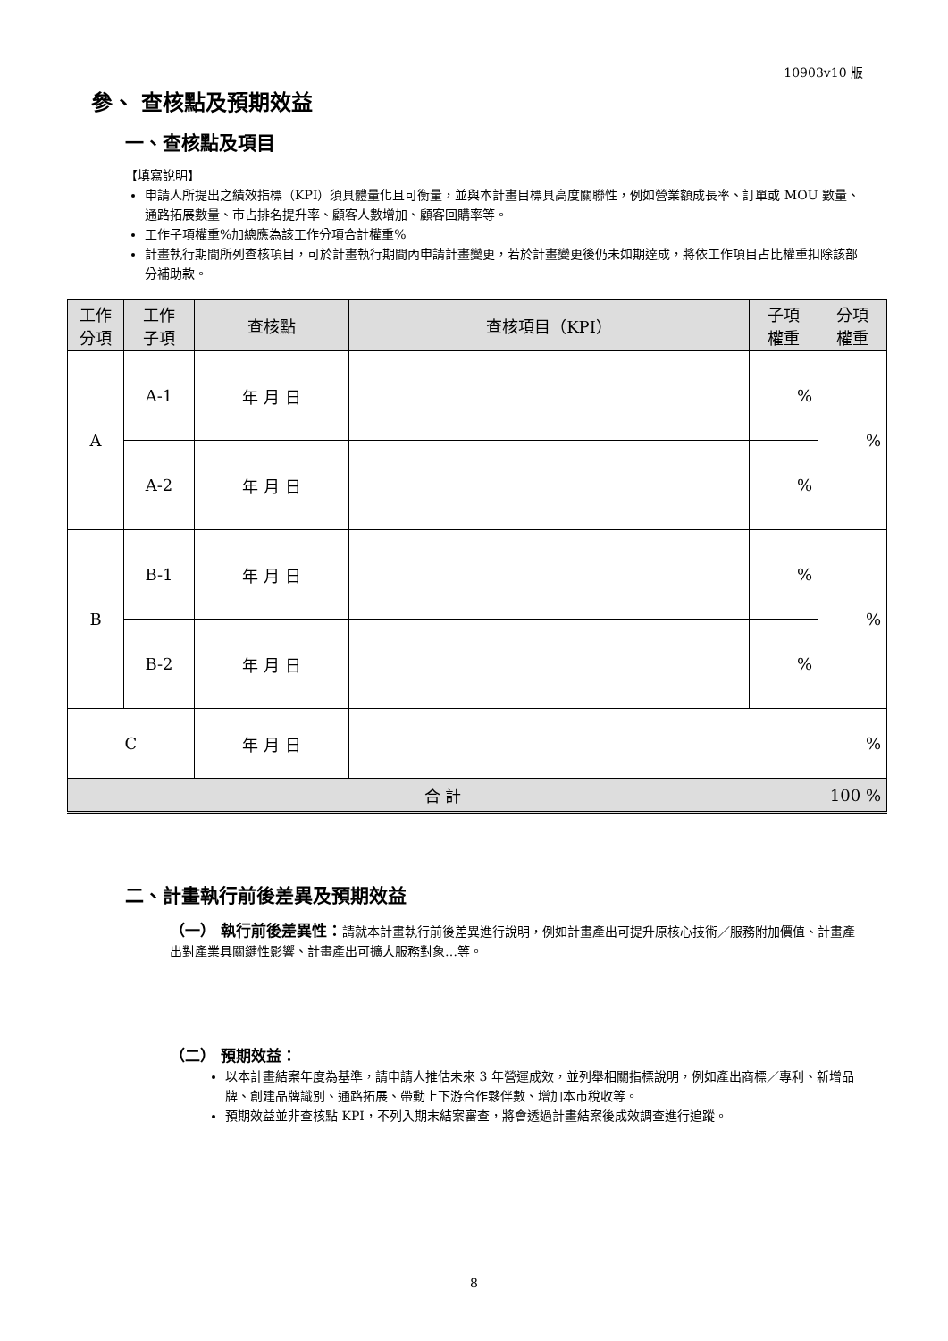10903v10 版
參、 查核點及預期效益
一、查核點及項目
【填寫說明】
申請人所提出之績效指標（KPI）須具體量化且可衡量，並與本計畫目標具高度關聯性，例如營業額成長率、訂單或 MOU 數量、通路拓展數量、市占排名提升率、顧客人數增加、顧客回購率等。
工作子項權重%加總應為該工作分項合計權重%
計畫執行期間所列查核項目，可於計畫執行期間內申請計畫變更，若於計畫變更後仍未如期達成，將依工作項目占比權重扣除該部分補助款。
| 工作 分項 | 工作 子項 | 查核點 | 查核項目（KPI） | 子項 權重 | 分項 權重 |
| --- | --- | --- | --- | --- | --- |
| A | A-1 | 年 月 日 | | % | % |
| | A-2 | 年 月 日 | | % | |
| B | B-1 | 年 月 日 | | % | % |
| | B-2 | 年 月 日 | | % | |
| C | | 年 月 日 | | | % |
| 合 計 | | | | | 100 % |
二、計畫執行前後差異及預期效益
（一） 執行前後差異性：請就本計畫執行前後差異進行說明，例如計畫產出可提升原核心技術／服務附加價值、計畫產出對產業具關鍵性影響、計畫產出可擴大服務對象…等。
（二） 預期效益：
以本計畫結案年度為基準，請申請人推估未來 3 年營運成效，並列舉相關指標說明，例如產出商標／專利、新增品牌、創建品牌識別、通路拓展、帶動上下游合作夥伴數、增加本市稅收等。
預期效益並非查核點 KPI，不列入期末結案審查，將會透過計畫結案後成效調查進行追蹤。
8